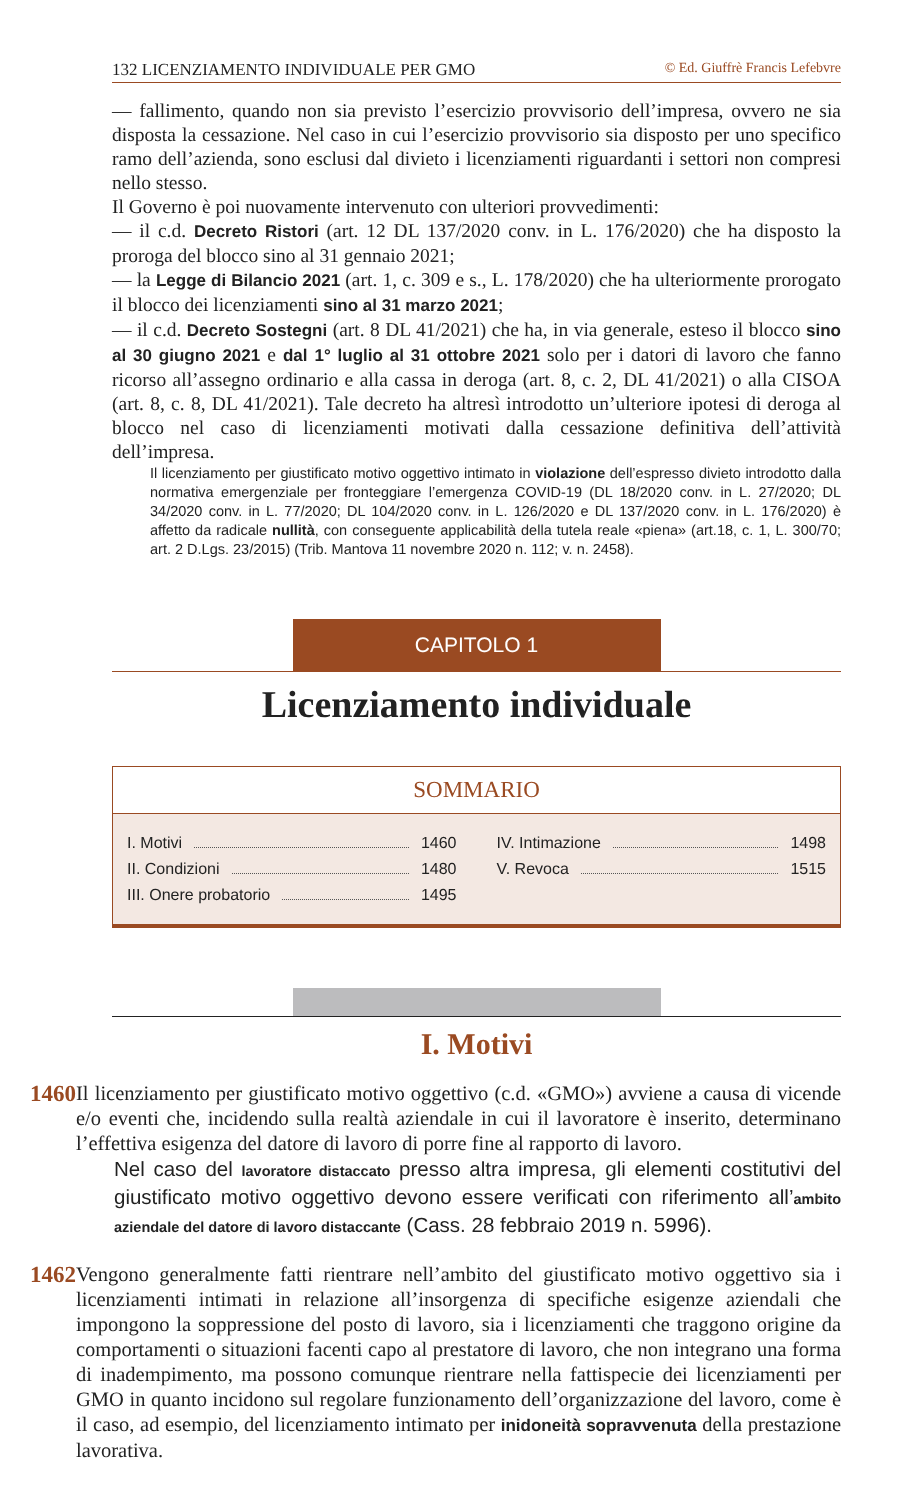132 LICENZIAMENTO INDIVIDUALE PER GMO © Ed. Giuffrè Francis Lefebvre
— fallimento, quando non sia previsto l’esercizio provvisorio dell’impresa, ovvero ne sia disposta la cessazione. Nel caso in cui l’esercizio provvisorio sia disposto per uno specifico ramo dell’azienda, sono esclusi dal divieto i licenziamenti riguardanti i settori non compresi nello stesso.
Il Governo è poi nuovamente intervenuto con ulteriori provvedimenti:
— il c.d. Decreto Ristori (art. 12 DL 137/2020 conv. in L. 176/2020) che ha disposto la proroga del blocco sino al 31 gennaio 2021;
— la Legge di Bilancio 2021 (art. 1, c. 309 e s., L. 178/2020) che ha ulteriormente prorogato il blocco dei licenziamenti sino al 31 marzo 2021;
— il c.d. Decreto Sostegni (art. 8 DL 41/2021) che ha, in via generale, esteso il blocco sino al 30 giugno 2021 e dal 1° luglio al 31 ottobre 2021 solo per i datori di lavoro che fanno ricorso all’assegno ordinario e alla cassa in deroga (art. 8, c. 2, DL 41/2021) o alla CISOA (art. 8, c. 8, DL 41/2021). Tale decreto ha altresì introdotto un’ulteriore ipotesi di deroga al blocco nel caso di licenziamenti motivati dalla cessazione definitiva dell’attività dell’impresa.
Il licenziamento per giustificato motivo oggettivo intimato in violazione dell’espresso divieto introdotto dalla normativa emergenziale per fronteggiare l’emergenza COVID-19 (DL 18/2020 conv. in L. 27/2020; DL 34/2020 conv. in L. 77/2020; DL 104/2020 conv. in L. 126/2020 e DL 137/2020 conv. in L. 176/2020) è affetto da radicale nullità, con conseguente applicabilità della tutela reale «piena» (art.18, c. 1, L. 300/70; art. 2 D.Lgs. 23/2015) (Trib. Mantova 11 novembre 2020 n. 112; v. n. 2458).
CAPITOLO 1
Licenziamento individuale
SOMMARIO
I. Motivi 1460
II. Condizioni 1480
III. Onere probatorio 1495
IV. Intimazione 1498
V. Revoca 1515
I. Motivi
1460
Il licenziamento per giustificato motivo oggettivo (c.d. «GMO») avviene a causa di vicende e/o eventi che, incidendo sulla realtà aziendale in cui il lavoratore è inserito, determinano l’effettiva esigenza del datore di lavoro di porre fine al rapporto di lavoro.
Nel caso del lavoratore distaccato presso altra impresa, gli elementi costitutivi del giustificato motivo oggettivo devono essere verificati con riferimento all’ambito aziendale del datore di lavoro distaccante (Cass. 28 febbraio 2019 n. 5996).
1462
Vengono generalmente fatti rientrare nell’ambito del giustificato motivo oggettivo sia i licenziamenti intimati in relazione all’insorgenza di specifiche esigenze aziendali che impongono la soppressione del posto di lavoro, sia i licenziamenti che traggono origine da comportamenti o situazioni facenti capo al prestatore di lavoro, che non integrano una forma di inadempimento, ma possono comunque rientrare nella fattispecie dei licenziamenti per GMO in quanto incidono sul regolare funzionamento dell’organizzazione del lavoro, come è il caso, ad esempio, del licenziamento intimato per inidoneità sopravvenuta della prestazione lavorativa.